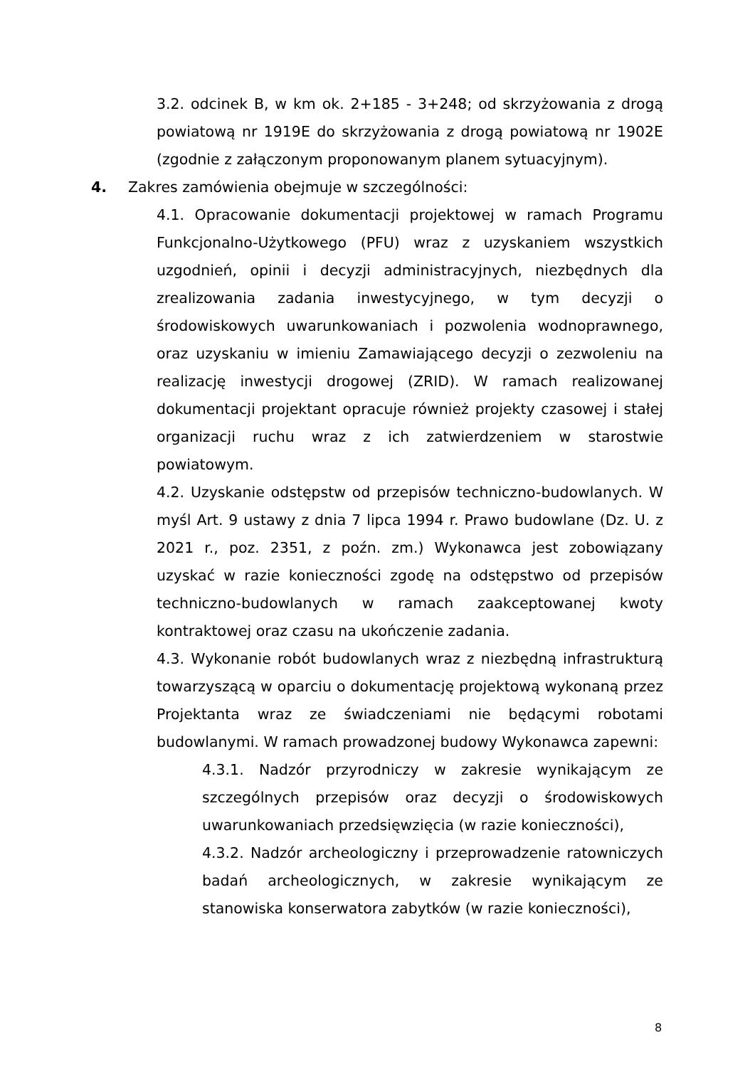3.2. odcinek B, w km ok. 2+185 - 3+248; od skrzyżowania z drogą powiatową nr 1919E do skrzyżowania z drogą powiatową nr 1902E (zgodnie z załączonym proponowanym planem sytuacyjnym).
4. Zakres zamówienia obejmuje w szczególności:
4.1. Opracowanie dokumentacji projektowej w ramach Programu Funkcjonalno-Użytkowego (PFU) wraz z uzyskaniem wszystkich uzgodnień, opinii i decyzji administracyjnych, niezbędnych dla zrealizowania zadania inwestycyjnego, w tym decyzji o środowiskowych uwarunkowaniach i pozwolenia wodnoprawnego, oraz uzyskaniu w imieniu Zamawiającego decyzji o zezwoleniu na realizację inwestycji drogowej (ZRID). W ramach realizowanej dokumentacji projektant opracuje również projekty czasowej i stałej organizacji ruchu wraz z ich zatwierdzeniem w starostwie powiatowym.
4.2. Uzyskanie odstępstw od przepisów techniczno-budowlanych. W myśl Art. 9 ustawy z dnia 7 lipca 1994 r. Prawo budowlane (Dz. U. z 2021 r., poz. 2351, z poźn. zm.) Wykonawca jest zobowiązany uzyskać w razie konieczności zgodę na odstępstwo od przepisów techniczno-budowlanych w ramach zaakceptowanej kwoty kontraktowej oraz czasu na ukończenie zadania.
4.3. Wykonanie robót budowlanych wraz z niezbędną infrastrukturą towarzyszącą w oparciu o dokumentację projektową wykonaną przez Projektanta wraz ze świadczeniami nie będącymi robotami budowlanymi. W ramach prowadzonej budowy Wykonawca zapewni:
4.3.1. Nadzór przyrodniczy w zakresie wynikającym ze szczególnych przepisów oraz decyzji o środowiskowych uwarunkowaniach przedsięwzięcia (w razie konieczności),
4.3.2. Nadzór archeologiczny i przeprowadzenie ratowniczych badań archeologicznych, w zakresie wynikającym ze stanowiska konserwatora zabytków (w razie konieczności),
8